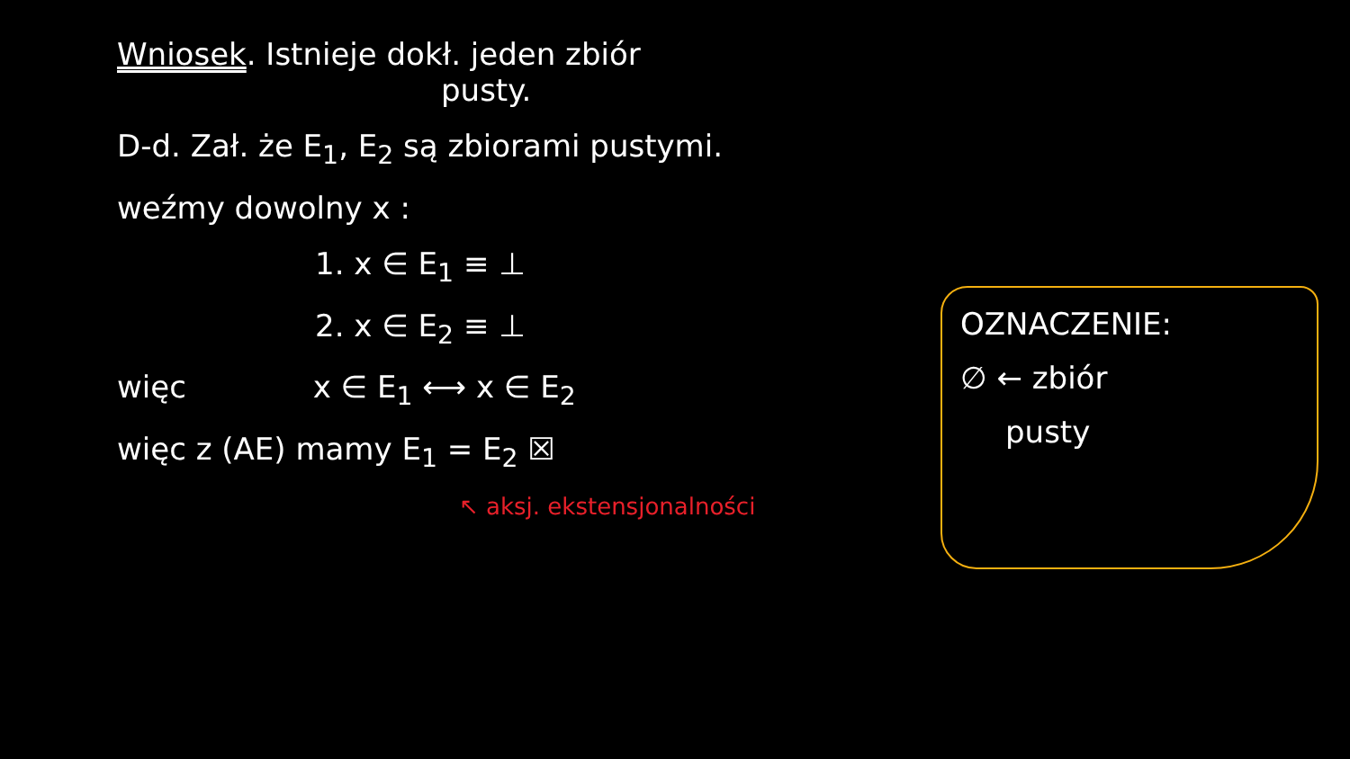Wniosek. Istnieje dokł. jeden zbiór
pusty.
D-d. Zał. że E<sub>1</sub>, E<sub>2</sub> są zbiorami pustymi.
weźmy dowolny x :
1. x ∈ E<sub>1</sub> ≡ ⊥
2. x ∈ E<sub>2</sub> ≡ ⊥
więc x ∈ E<sub>1</sub> ⟷ x ∈ E<sub>2</sub>
więc z (AE) mamy E<sub>1</sub> = E<sub>2</sub> ☒
↖ aksj. ekstensjonalności
OZNACZENIE:
∅ ← zbiór
pusty